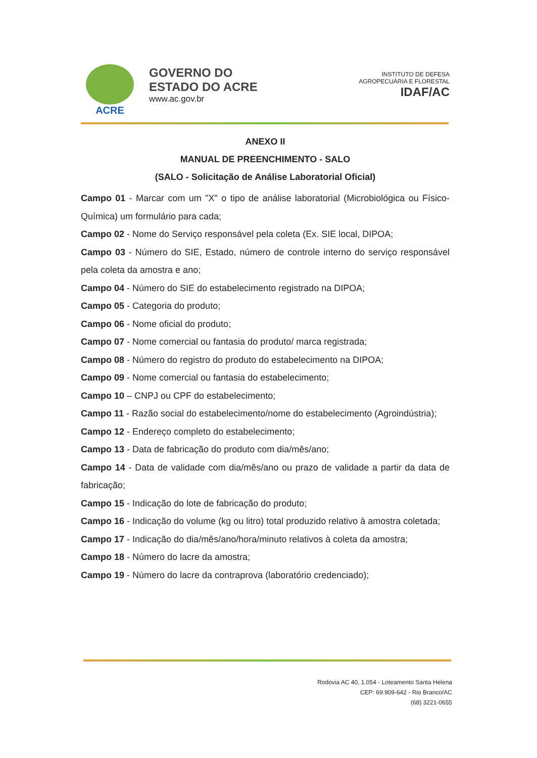ACRE
GOVERNO DO
ESTADO DO ACRE
www.ac.gov.br
INSTITUTO DE DEFESA
AGROPECUÁRIA E FLORESTAL
IDAF/AC
ANEXO II
MANUAL DE PREENCHIMENTO - SALO
(SALO - Solicitação de Análise Laboratorial Oficial)
Campo 01 - Marcar com um "X" o tipo de análise laboratorial (Microbiológica ou Físico-Química) um formulário para cada;
Campo 02 - Nome do Serviço responsável pela coleta (Ex. SIE local, DIPOA;
Campo 03 - Número do SIE, Estado, número de controle interno do serviço responsável pela coleta da amostra e ano;
Campo 04 - Número do SIE do estabelecimento registrado na DIPOA;
Campo 05 - Categoria do produto;
Campo 06 - Nome oficial do produto;
Campo 07 - Nome comercial ou fantasia do produto/ marca registrada;
Campo 08 - Número do registro do produto do estabelecimento na DIPOA;
Campo 09 - Nome comercial ou fantasia do estabelecimento;
Campo 10 – CNPJ ou CPF do estabelecimento;
Campo 11 - Razão social do estabelecimento/nome do estabelecimento (Agroindústria);
Campo 12 - Endereço completo do estabelecimento;
Campo 13 - Data de fabricação do produto com dia/mês/ano;
Campo 14 - Data de validade com dia/mês/ano ou prazo de validade a partir da data de fabricação;
Campo 15 - Indicação do lote de fabricação do produto;
Campo 16 - Indicação do volume (kg ou litro) total produzido relativo à amostra coletada;
Campo 17 - Indicação do dia/mês/ano/hora/minuto relativos à coleta da amostra;
Campo 18 - Número do lacre da amostra;
Campo 19 - Número do lacre da contraprova (laboratório credenciado);
Rodovia AC 40, 1.054 - Loteamento Santa Helena
CEP: 69.909-642 - Rio Branco/AC
(68) 3221-0655